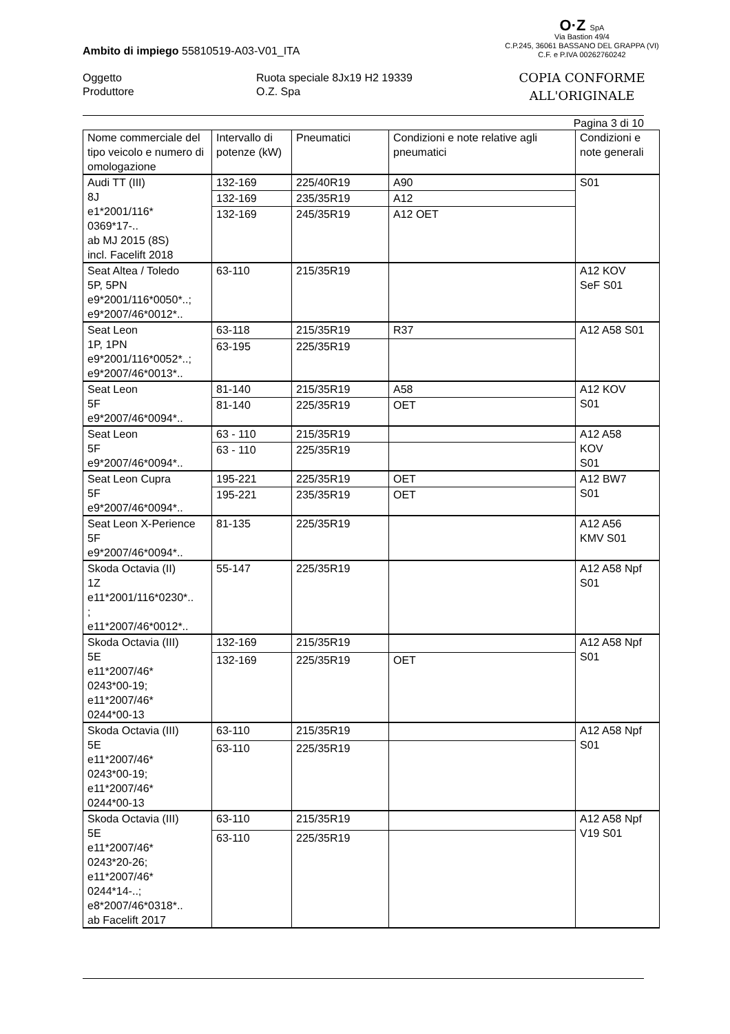O·Z SpA
Via Bastion 49/4
C.P.245, 36061 BASSANO DEL GRAPPA (VI)
C.F. e P.IVA 00262760242
COPIA CONFORME
ALL'ORIGINALE
Ambito di impiego 55810519-A03-V01_ITA
Oggetto
Ruota speciale 8Jx19 H2 19339
Produttore
O.Z. Spa
Pagina 3 di 10
| Nome commerciale del tipo veicolo e numero di omologazione | Intervallo di potenze (kW) | Pneumatici | Condizioni e note relative agli pneumatici | Condizioni e note generali |
| --- | --- | --- | --- | --- |
| Audi TT (III) 8J e1*2001/116* 0369*17-.. ab MJ 2015 (8S) incl. Facelift 2018 | 132-169 | 225/40R19 | A90 | S01 |
| | 132-169 | 235/35R19 | A12 | |
| | 132-169 | 245/35R19 | A12 OET | |
| Seat Altea / Toledo 5P, 5PN e9*2001/116*0050*..; e9*2007/46*0012*.. | 63-110 | 215/35R19 | | A12 KOV SeF S01 |
| Seat Leon 1P, 1PN e9*2001/116*0052*..; e9*2007/46*0013*.. | 63-118 | 215/35R19 | R37 | A12 A58 S01 |
| | 63-195 | 225/35R19 | | |
| Seat Leon 5F e9*2007/46*0094*.. | 81-140 | 215/35R19 | A58 | A12 KOV S01 |
| | 81-140 | 225/35R19 | OET | |
| Seat Leon 5F e9*2007/46*0094*.. | 63 - 110 | 215/35R19 | | A12 A58 KOV S01 |
| | 63 - 110 | 225/35R19 | | |
| Seat Leon Cupra 5F e9*2007/46*0094*.. | 195-221 | 225/35R19 | OET | A12 BW7 S01 |
| | 195-221 | 235/35R19 | OET | |
| Seat Leon X-Perience 5F e9*2007/46*0094*.. | 81-135 | 225/35R19 | | A12 A56 KMV S01 |
| Skoda Octavia (II) 1Z e11*2001/116*0230*.. ; e11*2007/46*0012*.. | 55-147 | 225/35R19 | | A12 A58 Npf S01 |
| Skoda Octavia (III) 5E e11*2007/46* 0243*00-19; e11*2007/46* 0244*00-13 | 132-169 | 215/35R19 | | A12 A58 Npf S01 |
| | 132-169 | 225/35R19 | OET | |
| Skoda Octavia (III) 5E e11*2007/46* 0243*00-19; e11*2007/46* 0244*00-13 | 63-110 | 215/35R19 | | A12 A58 Npf S01 |
| | 63-110 | 225/35R19 | | |
| Skoda Octavia (III) 5E e11*2007/46* 0243*20-26; e11*2007/46* 0244*14-..; e8*2007/46*0318*.. ab Facelift 2017 | 63-110 | 215/35R19 | | A12 A58 Npf V19 S01 |
| | 63-110 | 225/35R19 | | |